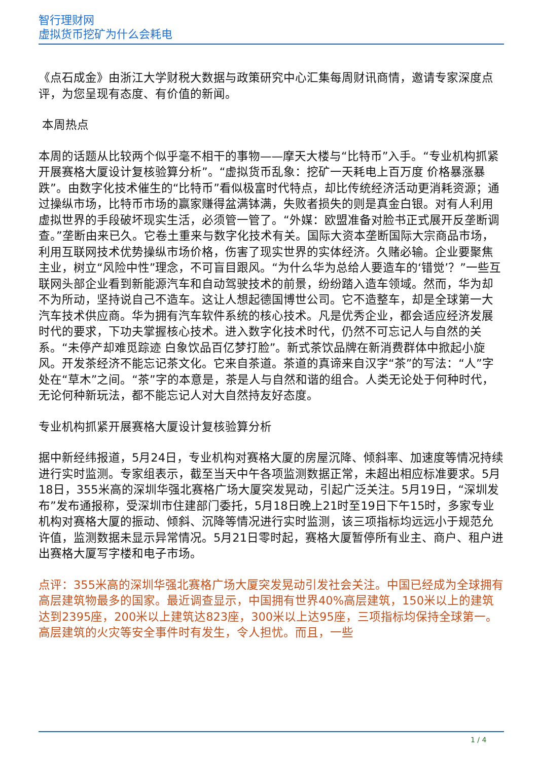智行理财网
虚拟货币挖矿为什么会耗电
《点石成金》由浙江大学财税大数据与政策研究中心汇集每周财讯商情，邀请专家深度点评，为您呈现有态度、有价值的新闻。
本周热点
本周的话题从比较两个似乎毫不相干的事物——摩天大楼与“比特币”入手。“专业机构抓紧开展赛格大厦设计复核验算分析”。“虚拟货币乱象：挖矿一天耗电上百万度 价格暴涨暴跌”。由数字化技术催生的“比特币”看似极富时代特点，却比传统经济活动更消耗资源；通过操纵市场，比特币市场的赢家赚得盆满钵满，失败者损失的则是真金白银。对有人利用虚拟世界的手段破坏现实生活，必须管一管了。“外媒：欧盟准备对脸书正式展开反垄断调查。”垄断由来已久。它卷土重来与数字化技术有关。国际大资本垄断国际大宗商品市场，利用互联网技术优势操纵市场价格，伤害了现实世界的实体经济。久赌必输。企业要聚焦主业，树立“风险中性”理念，不可盲目跟风。“为什么华为总给人要造车的‘错觉’？”一些互联网头部企业看到新能源汽车和自动驾驶技术的前景，纷纷踏入造车领域。然而，华为却不为所动，坚持说自己不造车。这让人想起德国博世公司。它不造整车，却是全球第一大汽车技术供应商。华为拥有汽车软件系统的核心技术。凡是优秀企业，都会适应经济发展时代的要求，下功夫掌握核心技术。进入数字化技术时代，仍然不可忘记人与自然的关系。“未停产却难觅踪迹 白象饮品百亿梦打脸”。新式茶饮品牌在新消费群体中掀起小旋风。开发茶经济不能忘记茶文化。它来自茶道。茶道的真谛来自汉字“茶”的写法：“人”字处在“草木”之间。“茶”字的本意是，茶是人与自然和谐的组合。人类无论处于何种时代，无论何种新玩法，都不能忘记人对大自然持友好态度。
专业机构抓紧开展赛格大厦设计复核验算分析
据中新经纬报道，5月24日，专业机构对赛格大厦的房屋沉降、倾斜率、加速度等情况持续进行实时监测。专家组表示，截至当天中午各项监测数据正常，未超出相应标准要求。5月18日，355米高的深圳华强北赛格广场大厦突发晃动，引起广泛关注。5月19日，“深圳发布”发布通报称，受深圳市住建部门委托，5月18日晚上21时至19日下午15时，多家专业机构对赛格大厦的振动、倾斜、沉降等情况进行实时监测，该三项指标均远远小于规范允许值，监测数据未显示异常情况。5月21日零时起，赛格大厦暂停所有业主、商户、租户进出赛格大厦写字楼和电子市场。
点评：355米高的深圳华强北赛格广场大厦突发晃动引发社会关注。中国已经成为全球拥有高层建筑物最多的国家。最近调查显示，中国拥有世界40%高层建筑，150米以上的建筑达到2395座，200米以上建筑达823座，300米以上达95座，三项指标均保持全球第一。高层建筑的火灾等安全事件时有发生，令人担忧。而且，一些
1 / 4